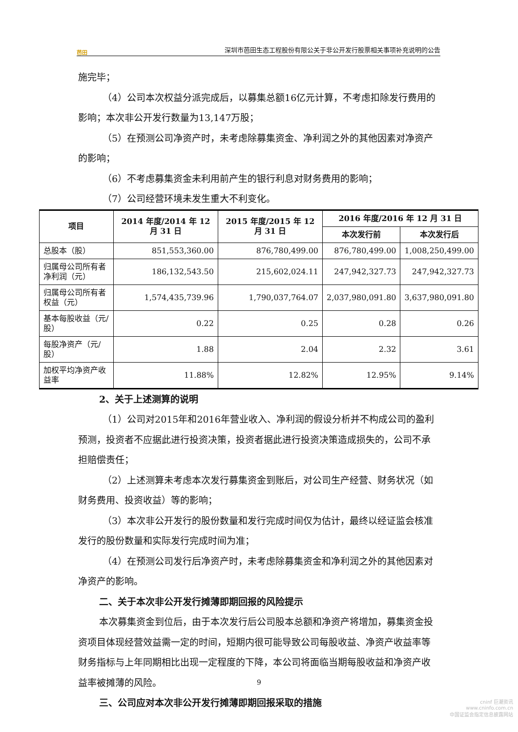芭田
深圳市芭田生态工程股份有限公关于非公开发行股票相关事项补充说明的公告
施完毕；
（4）公司本次权益分派完成后，以募集总额16亿元计算，不考虑扣除发行费用的影响；本次非公开发行数量为13,147万股；
（5）在预测公司净资产时，未考虑除募集资金、净利润之外的其他因素对净资产的影响；
（6）不考虑募集资金未利用前产生的银行利息对财务费用的影响；
（7）公司经营环境未发生重大不利变化。
| 项目 | 2014 年度/2014 年 12 月 31 日 | 2015 年度/2015 年 12 月 31 日 | 2016 年度/2016 年 12 月 31 日 | |
| --- | --- | --- | --- | --- |
| | | | 本次发行前 | 本次发行后 |
| 总股本（股） | 851,553,360.00 | 876,780,499.00 | 876,780,499.00 | 1,008,250,499.00 |
| 归属母公司所有者净利润（元） | 186,132,543.50 | 215,602,024.11 | 247,942,327.73 | 247,942,327.73 |
| 归属母公司所有者权益（元） | 1,574,435,739.96 | 1,790,037,764.07 | 2,037,980,091.80 | 3,637,980,091.80 |
| 基本每股收益（元/股） | 0.22 | 0.25 | 0.28 | 0.26 |
| 每股净资产（元/股） | 1.88 | 2.04 | 2.32 | 3.61 |
| 加权平均净资产收益率 | 11.88% | 12.82% | 12.95% | 9.14% |
2、关于上述测算的说明
（1）公司对2015年和2016年营业收入、净利润的假设分析并不构成公司的盈利预测，投资者不应据此进行投资决策，投资者据此进行投资决策造成损失的，公司不承担赔偿责任；
（2）上述测算未考虑本次发行募集资金到账后，对公司生产经营、财务状况（如财务费用、投资收益）等的影响；
（3）本次非公开发行的股份数量和发行完成时间仅为估计，最终以经证监会核准发行的股份数量和实际发行完成时间为准；
（4）在预测公司发行后净资产时，未考虑除募集资金和净利润之外的其他因素对净资产的影响。
二、关于本次非公开发行摊薄即期回报的风险提示
本次募集资金到位后，由于本次发行后公司股本总额和净资产将增加，募集资金投资项目体现经营效益需一定的时间，短期内很可能导致公司每股收益、净资产收益率等财务指标与上年同期相比出现一定程度的下降，本公司将面临当期每股收益和净资产收益率被摊薄的风险。
三、公司应对本次非公开发行摊薄即期回报采取的措施
9
cninf 巨潮资讯
www.cninfo.com.cn
中国证监会指定信息披露网站